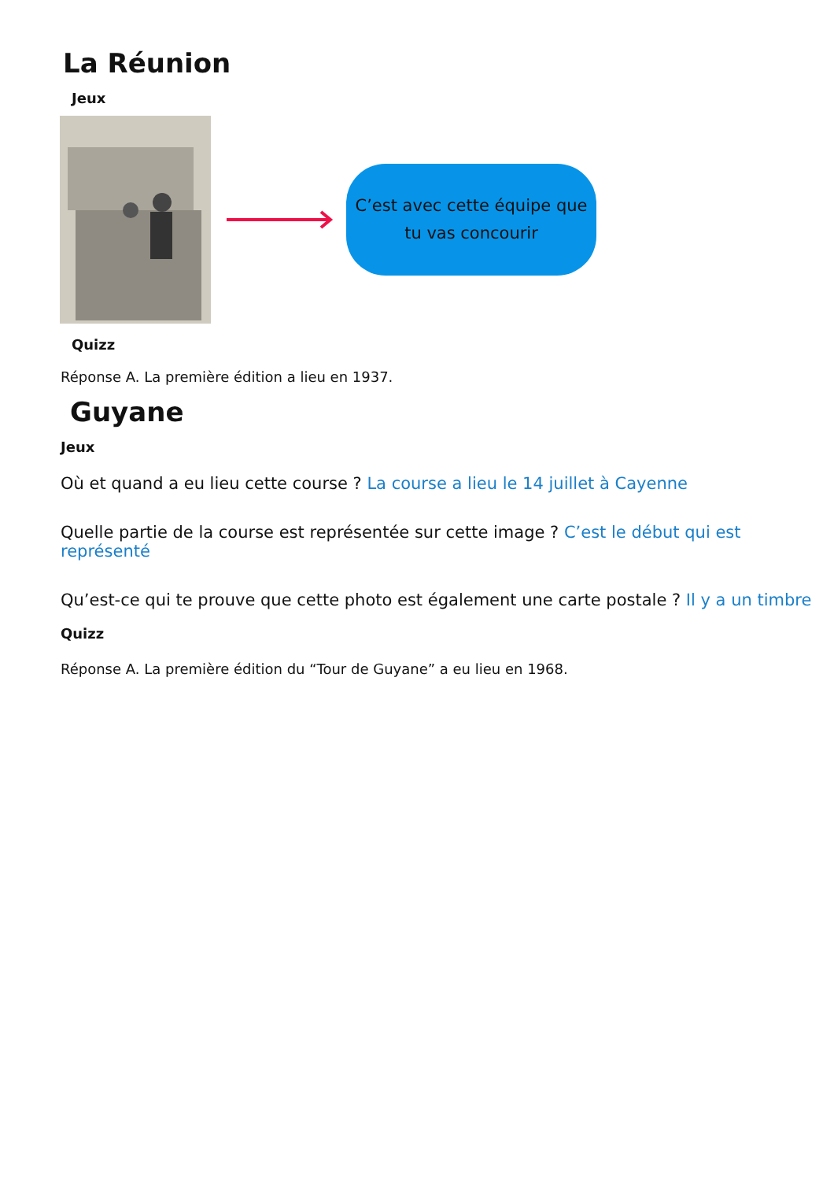La Réunion
Jeux
C’est avec cette équipe que
tu vas concourir
Quizz
Réponse A. La première édition a lieu en 1937.
Guyane
Jeux
Où et quand a eu lieu cette course ? La course a lieu le 14 juillet à Cayenne
Quelle partie de la course est représentée sur cette image ? C’est le début qui est représenté
Qu’est-ce qui te prouve que cette photo est également une carte postale ? Il y a un timbre
Quizz
Réponse A. La première édition du “Tour de Guyane” a eu lieu en 1968.